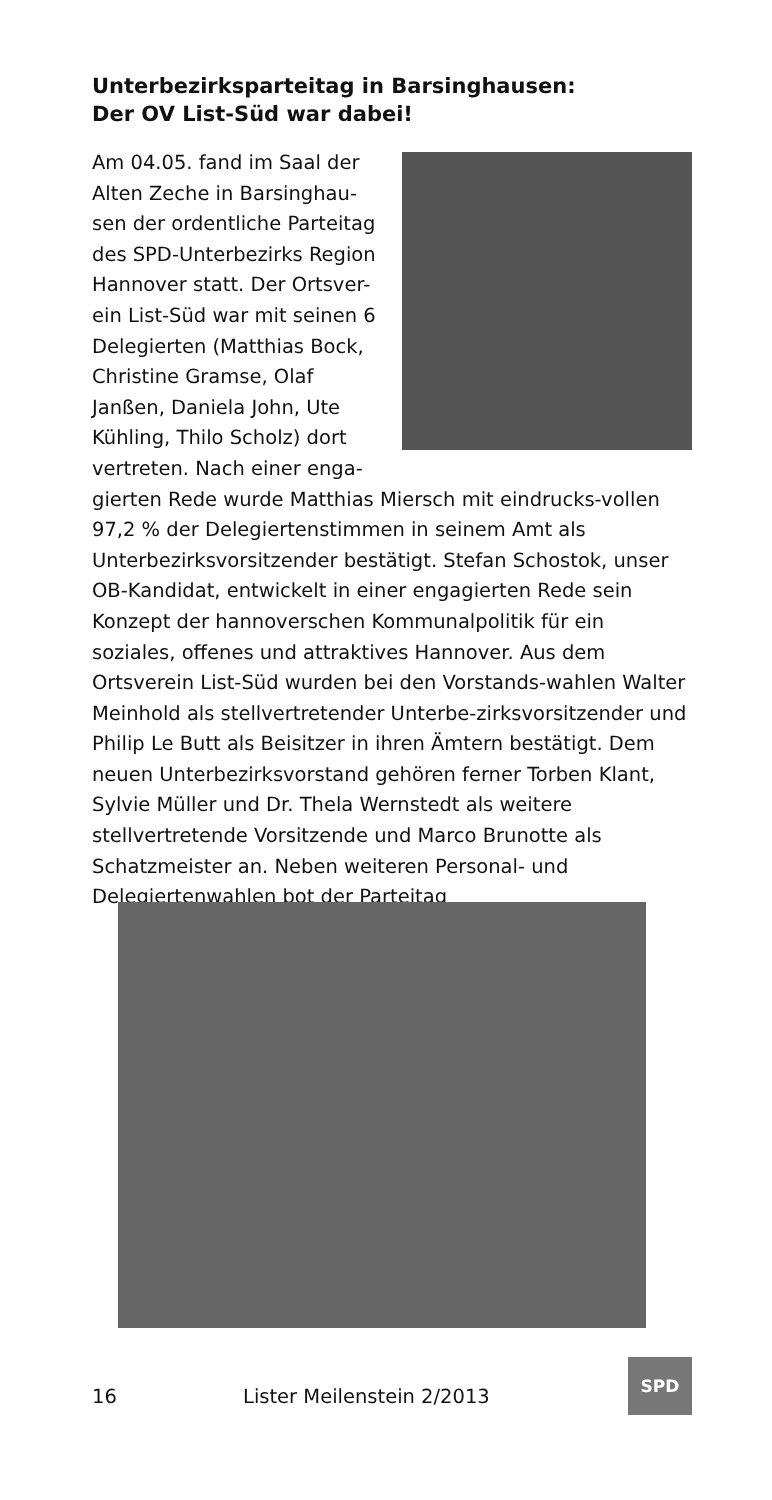Unterbezirksparteitag in Barsinghausen:
Der OV List-Süd war dabei!
Am 04.05. fand im Saal der Alten Zeche in Barsinghau-sen der ordentliche Parteitag des SPD-Unterbezirks Region Hannover statt. Der Ortsver-ein List-Süd war mit seinen 6 Delegierten (Matthias Bock, Christine Gramse, Olaf Janßen, Daniela John, Ute Kühling, Thilo Scholz) dort vertreten. Nach einer enga-gierten Rede wurde Matthias Miersch mit eindrucks-vollen 97,2 % der Delegiertenstimmen in seinem Amt als Unterbezirksvorsitzender bestätigt. Stefan Schostok, unser OB-Kandidat, entwickelt in einer engagierten Rede sein Konzept der hannoverschen Kommunalpolitik für ein soziales, offenes und attraktives Hannover. Aus dem Ortsverein List-Süd wurden bei den Vorstands-wahlen Walter Meinhold als stellvertretender Unterbe-zirksvorsitzender und Philip Le Butt als Beisitzer in ihren Ämtern bestätigt. Dem neuen Unterbezirksvorstand gehören ferner Torben Klant, Sylvie Müller und Dr. Thela Wernstedt als weitere stellvertretende Vorsitzende und Marco Brunotte als Schatzmeister an. Neben weiteren Personal- und Delegiertenwahlen bot der Parteitag
16 Lister Meilenstein 2/2013
SPD